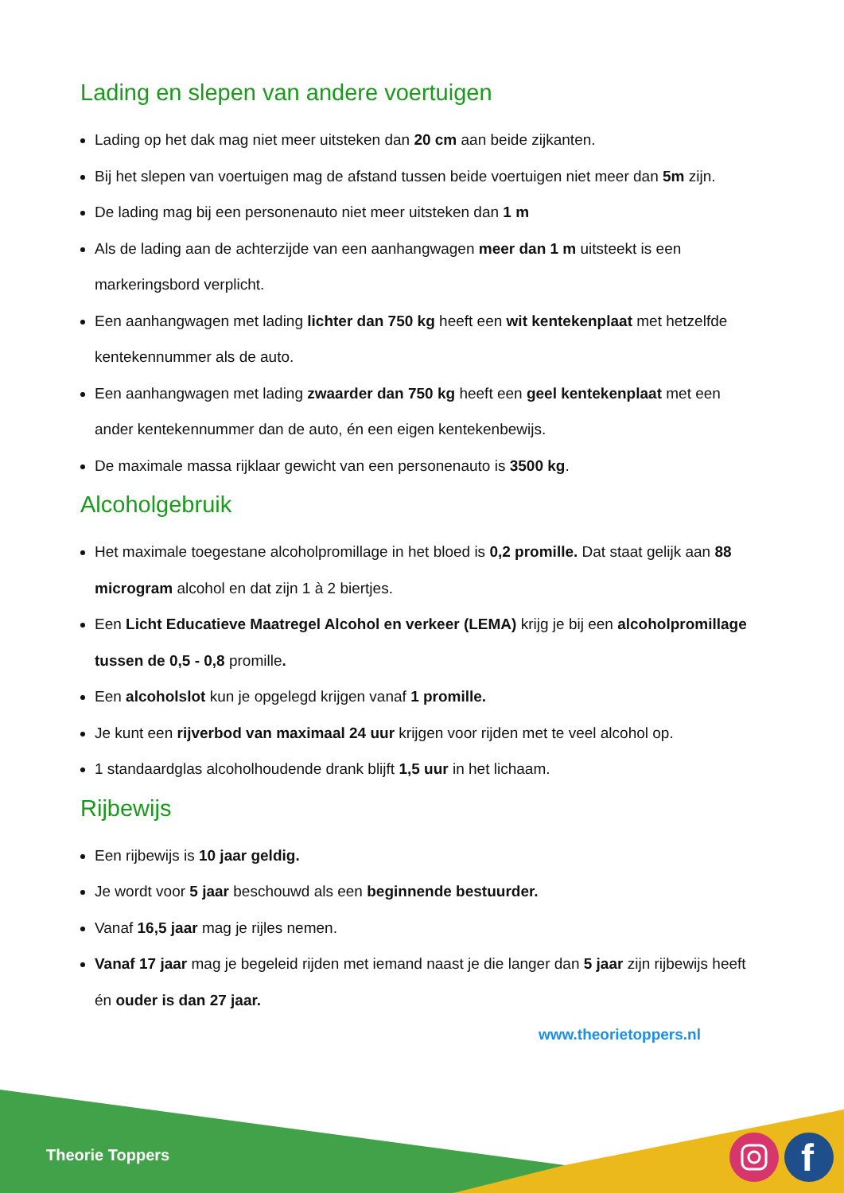Lading en slepen van andere voertuigen
Lading op het dak mag niet meer uitsteken dan 20 cm aan beide zijkanten.
Bij het slepen van voertuigen mag de afstand tussen beide voertuigen niet meer dan 5m zijn.
De lading mag bij een personenauto niet meer uitsteken dan 1 m
Als de lading aan de achterzijde van een aanhangwagen meer dan 1 m uitsteekt is een markeringsbord verplicht.
Een aanhangwagen met lading lichter dan 750 kg heeft een wit kentekenplaat met hetzelfde kentekennummer als de auto.
Een aanhangwagen met lading zwaarder dan 750 kg heeft een geel kentekenplaat met een ander kentekennummer dan de auto, én een eigen kentekenbewijs.
De maximale massa rijklaar gewicht van een personenauto is 3500 kg.
Alcoholgebruik
Het maximale toegestane alcoholpromillage in het bloed is 0,2 promille. Dat staat gelijk aan 88 microgram alcohol en dat zijn 1 à 2 biertjes.
Een Licht Educatieve Maatregel Alcohol en verkeer (LEMA) krijg je bij een alcoholpromillage tussen de 0,5 - 0,8 promille.
Een alcoholslot kun je opgelegd krijgen vanaf 1 promille.
Je kunt een rijverbod van maximaal 24 uur krijgen voor rijden met te veel alcohol op.
1 standaardglas alcoholhoudende drank blijft 1,5 uur in het lichaam.
Rijbewijs
Een rijbewijs is 10 jaar geldig.
Je wordt voor 5 jaar beschouwd als een beginnende bestuurder.
Vanaf 16,5 jaar mag je rijles nemen.
Vanaf 17 jaar mag je begeleid rijden met iemand naast je die langer dan 5 jaar zijn rijbewijs heeft én ouder is dan 27 jaar.
www.theorietoppers.nl
f
Theorie Toppers